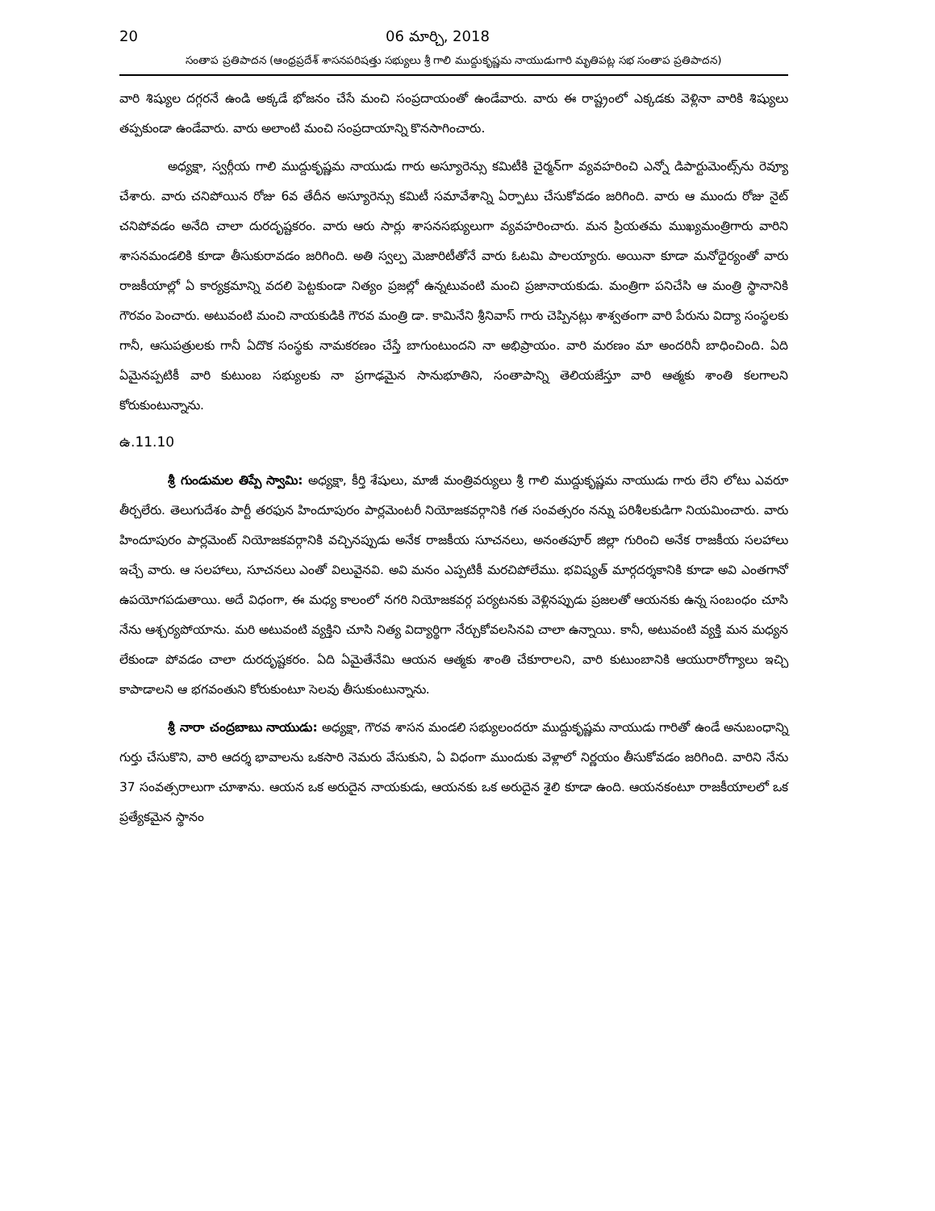20 06 మార్చి, 2018
సంతాప ప్రతిపాదన (ఆంధ్రప్రదేశ్ శాసనపరిషత్తు సభ్యులు శ్రీ గాలి ముద్దుకృష్ణమ నాయుడుగారి మృతిపట్ల సభ సంతాప ప్రతిపాదన)
వారి శిష్యుల దగ్గరనే ఉండి అక్కడే భోజనం చేసే మంచి సంప్రదాయంతో ఉండేవారు. వారు ఈ రాష్ట్రంలో ఎక్కడకు వెళ్లినా వారికి శిష్యులు తప్పకుండా ఉండేవారు. వారు అలాంటి మంచి సంప్రదాయాన్ని కొనసాగించారు.
అధ్యక్షా, స్వర్గీయ గాలి ముద్దుకృష్ణమ నాయుడు గారు అస్యూరెన్సు కమిటీకి చైర్మన్‌గా వ్యవహరించి ఎన్నో డిపార్టుమెంట్స్‌ను రెవ్యూ చేశారు. వారు చనిపోయిన రోజు 6వ తేదీన అస్యూరెన్సు కమిటీ సమావేశాన్ని ఏర్పాటు చేసుకోవడం జరిగింది. వారు ఆ ముందు రోజు నైట్ చనిపోవడం అనేది చాలా దురదృష్టకరం. వారు ఆరు సార్లు శాసనసభ్యులుగా వ్యవహరించారు. మన ప్రియతమ ముఖ్యమంత్రిగారు వారిని శాసనమండలికి కూడా తీసుకురావడం జరిగింది. అతి స్వల్ప మెజారిటీతోనే వారు ఓటమి పాలయ్యారు. అయినా కూడా మనోధైర్యంతో వారు రాజకీయాల్లో ఏ కార్యక్రమాన్ని వదలి పెట్టకుండా నిత్యం ప్రజల్లో ఉన్నటువంటి మంచి ప్రజానాయకుడు. మంత్రిగా పనిచేసి ఆ మంత్రి స్థానానికి గౌరవం పెంచారు. అటువంటి మంచి నాయకుడికి గౌరవ మంత్రి డా. కామినేని శ్రీనివాస్ గారు చెప్పినట్లు శాశ్వతంగా వారి పేరును విద్యా సంస్థలకు గానీ, ఆసుపత్రులకు గానీ ఏదొక సంస్థకు నామకరణం చేస్తే బాగుంటుందని నా అభిప్రాయం. వారి మరణం మా అందరినీ బాధించింది. ఏది ఏమైనప్పటికీ వారి కుటుంబ సభ్యులకు నా ప్రగాఢమైన సానుభూతిని, సంతాపాన్ని తెలియజేస్తూ వారి ఆత్మకు శాంతి కలగాలని కోరుకుంటున్నాను.
ఉ.11.10
శ్రీ గుండుమల తిప్పే స్వామి: అధ్యక్షా, కీర్తి శేషులు, మాజీ మంత్రివర్యులు శ్రీ గాలి ముద్దుకృష్ణమ నాయుడు గారు లేని లోటు ఎవరూ తీర్చలేరు. తెలుగుదేశం పార్టీ తరఫున హిందూపురం పార్లమెంటరీ నియోజకవర్గానికి గత సంవత్సరం నన్ను పరిశీలకుడిగా నియమించారు. వారు హిందూపురం పార్లమెంట్ నియోజకవర్గానికి వచ్చినప్పుడు అనేక రాజకీయ సూచనలు, అనంతపూర్ జిల్లా గురించి అనేక రాజకీయ సలహాలు ఇచ్చే వారు. ఆ సలహాలు, సూచనలు ఎంతో విలువైనవి. అవి మనం ఎప్పటికీ మరచిపోలేము. భవిష్యత్ మార్గదర్శకానికి కూడా అవి ఎంతగానో ఉపయోగపడుతాయి. అదే విధంగా, ఈ మధ్య కాలంలో నగరి నియోజకవర్గ పర్యటనకు వెళ్లినప్పుడు ప్రజలతో ఆయనకు ఉన్న సంబంధం చూసి నేను ఆశ్చర్యపోయాను. మరి అటువంటి వ్యక్తిని చూసి నిత్య విద్యార్థిగా నేర్చుకోవలసినవి చాలా ఉన్నాయి. కానీ, అటువంటి వ్యక్తి మన మధ్యన లేకుండా పోవడం చాలా దురదృష్టకరం. ఏది ఏమైతేనేమి ఆయన ఆత్మకు శాంతి చేకూరాలని, వారి కుటుంబానికి ఆయురారోగ్యాలు ఇచ్చి కాపాడాలని ఆ భగవంతుని కోరుకుంటూ సెలవు తీసుకుంటున్నాను.
శ్రీ నారా చంద్రబాబు నాయుడు: అధ్యక్షా, గౌరవ శాసన మండలి సభ్యులందరూ ముద్దుకృష్ణమ నాయుడు గారితో ఉండే అనుబంధాన్ని గుర్తు చేసుకొని, వారి ఆదర్శ భావాలను ఒకసారి నెమరు వేసుకుని, ఏ విధంగా ముందుకు వెళ్లాలో నిర్ణయం తీసుకోవడం జరిగింది. వారిని నేను 37 సంవత్సరాలుగా చూశాను. ఆయన ఒక అరుదైన నాయకుడు, ఆయనకు ఒక అరుదైన శైలి కూడా ఉంది. ఆయనకంటూ రాజకీయాలలో ఒక ప్రత్యేకమైన స్థానం